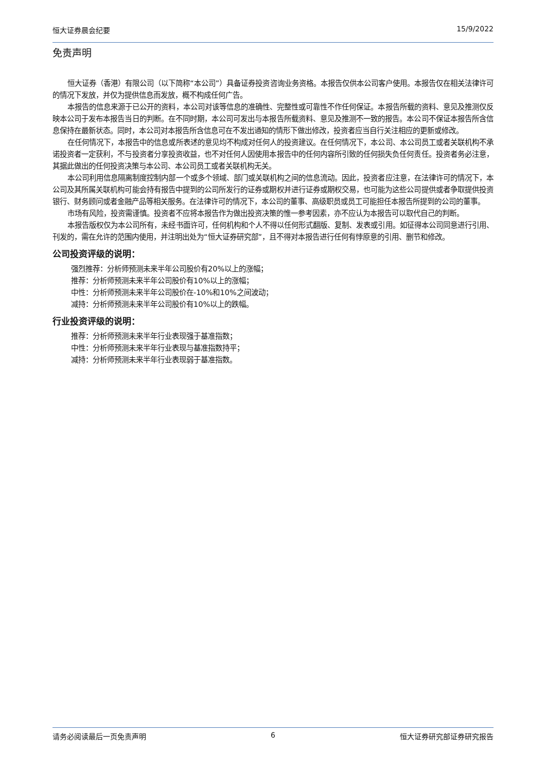恒大证券晨会纪要 15/9/2022
免责声明
恒大证券（香港）有限公司（以下简称“本公司”）具备证券投资咨询业务资格。本报告仅供本公司客户使用。本报告仅在相关法律许可的情况下发放，并仅为提供信息而发放，概不构成任何广告。
本报告的信息来源于已公开的资料，本公司对该等信息的准确性、完整性或可靠性不作任何保证。本报告所载的资料、意见及推测仅反映本公司于发布本报告当日的判断。在不同时期，本公司可发出与本报告所载资料、意见及推测不一致的报告。本公司不保证本报告所含信息保持在最新状态。同时，本公司对本报告所含信息可在不发出通知的情形下做出修改，投资者应当自行关注相应的更新或修改。
在任何情况下，本报告中的信息或所表述的意见均不构成对任何人的投资建议。在任何情况下，本公司、本公司员工或者关联机构不承诺投资者一定获利，不与投资者分享投资收益，也不对任何人因使用本报告中的任何内容所引致的任何损失负任何责任。投资者务必注意，其据此做出的任何投资决策与本公司、本公司员工或者关联机构无关。
本公司利用信息隔离制度控制内部一个或多个领域、部门或关联机构之间的信息流动。因此，投资者应注意，在法律许可的情况下，本公司及其所属关联机构可能会持有报告中提到的公司所发行的证券或期权并进行证券或期权交易，也可能为这些公司提供或者争取提供投资银行、财务顾问或者金融产品等相关服务。在法律许可的情况下，本公司的董事、高级职员或员工可能担任本报告所提到的公司的董事。
市场有风险，投资需谨慎。投资者不应将本报告作为做出投资决策的惟一参考因素，亦不应认为本报告可以取代自己的判断。
本报告版权仅为本公司所有，未经书面许可，任何机构和个人不得以任何形式翻版、复制、发表或引用。如征得本公司同意进行引用、刊发的，需在允许的范围内使用，并注明出处为“恒大证券研究部”，且不得对本报告进行任何有悖原意的引用、删节和修改。
公司投资评级的说明：
强烈推荐：分析师预测未来半年公司股价有20%以上的涨幅；
推荐：分析师预测未来半年公司股价有10%以上的涨幅；
中性：分析师预测未来半年公司股价在-10%和10%之间波动；
减持：分析师预测未来半年公司股价有10%以上的跌幅。
行业投资评级的说明：
推荐：分析师预测未来半年行业表现强于基准指数；
中性：分析师预测未来半年行业表现与基准指数持平；
减持：分析师预测未来半年行业表现弱于基准指数。
请务必阅读最后一页免责声明 6 恒大证券研究部证券研究报告